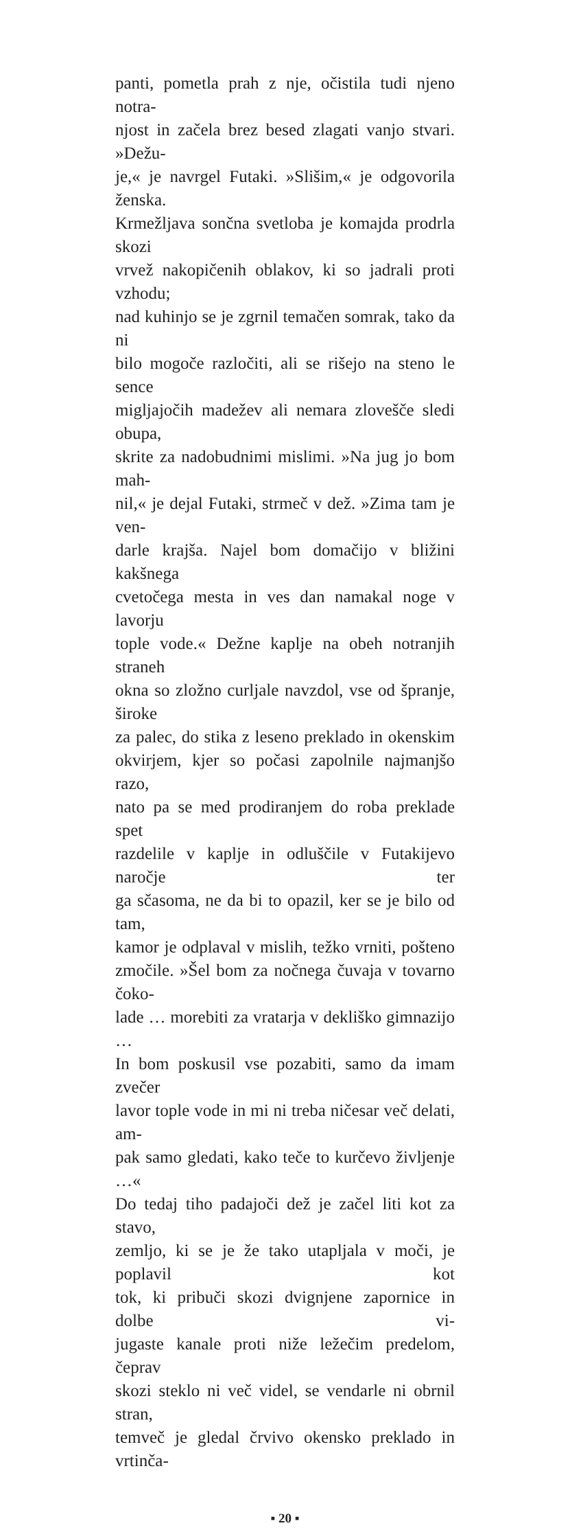panti, pometla prah z nje, očistila tudi njeno notra-
njost in začela brez besed zlagati vanjo stvari. »Dežu-
je,« je navrgel Futaki. »Slišim,« je odgovorila ženska.
Krmežljava sončna svetloba je komajda prodrla skozi
vrvež nakopičenih oblakov, ki so jadrali proti vzhodu;
nad kuhinjo se je zgrnil temačen somrak, tako da ni
bilo mogoče razločiti, ali se rišejo na steno le sence
migljajočih madežev ali nemara zlovešče sledi obupa,
skrite za nadobudnimi mislimi. »Na jug jo bom mah-
nil,« je dejal Futaki, strmeč v dež. »Zima tam je ven-
darle krajša. Najel bom domačijo v bližini kakšnega
cvetočega mesta in ves dan namakal noge v lavorju
tople vode.« Dežne kaplje na obeh notranjih straneh
okna so zložno curljale navzdol, vse od špranje, široke
za palec, do stika z leseno preklado in okenskim
okvirjem, kjer so počasi zapolnile najmanjšo razo,
nato pa se med prodiranjem do roba preklade spet
razdelile v kaplje in odluščile v Futakijevo naročje ter
ga sčasoma, ne da bi to opazil, ker se je bilo od tam,
kamor je odplaval v mislih, težko vrniti, pošteno
zmočile. »Šel bom za nočnega čuvaja v tovarno čoko-
lade … morebiti za vratarja v dekliško gimnazijo …
In bom poskusil vse pozabiti, samo da imam zvečer
lavor tople vode in mi ni treba ničesar več delati, am-
pak samo gledati, kako teče to kurčevo življenje …«
Do tedaj tiho padajoči dež je začel liti kot za stavo,
zemljo, ki se je že tako utapljala v moči, je poplavil kot
tok, ki pribuči skozi dvignjene zapornice in dolbe vi-
jugaste kanale proti niže ležečim predelom, čeprav
skozi steklo ni več videl, se vendarle ni obrnil stran,
temveč je gledal črvivo okensko preklado in vrtinča-
▪ 20 ▪